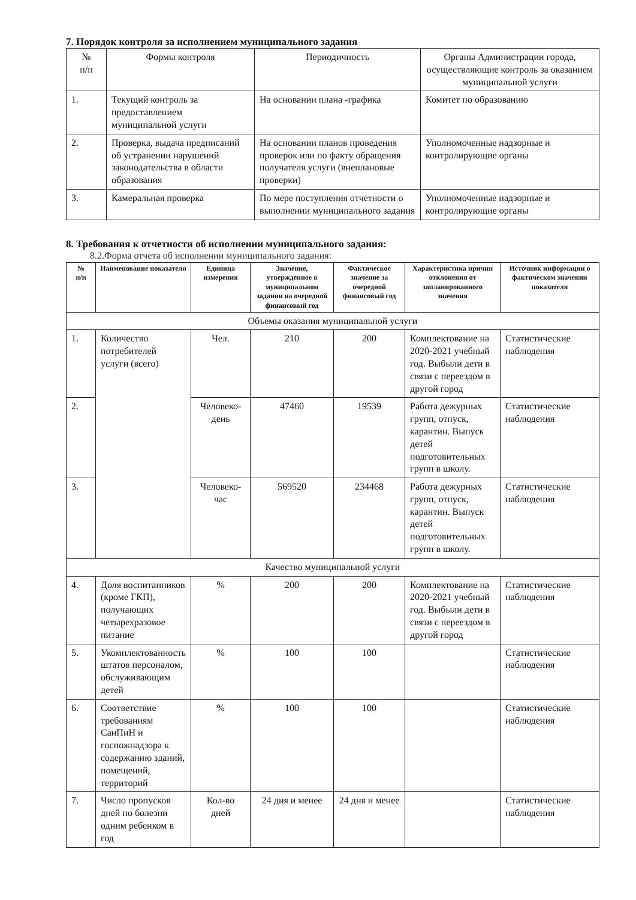7. Порядок контроля за исполнением муниципального задания
| № п/п | Формы контроля | Периодичность | Органы Администрации города, осуществляющие контроль за оказанием муниципальной услуги |
| --- | --- | --- | --- |
| 1. | Текущий контроль за предоставлением муниципальной услуги | На основании плана -графика | Комитет по образованию |
| 2. | Проверка, выдача предписаний об устранении нарушений законодательства в области образования | На основании планов проведения проверок или по факту обращения получателя услуги (внеплановые проверки) | Уполномоченные надзорные и контролирующие органы |
| 3. | Камеральная проверка | По мере поступления отчетности о выполнении муниципального задания | Уполномоченные надзорные и контролирующие органы |
8. Требования к отчетности об исполнении муниципального задания:
8.2.Форма отчета об исполнении муниципального задания:
| № п/п | Наименование показателя | Единица измерения | Значение, утвержденное в муниципальном задании на очередной финансовый год | Фактическое значение за очередной финансовый год | Характеристика причин отклонения от запланированного значения | Источник информации о фактическом значении показателя |
| --- | --- | --- | --- | --- | --- | --- |
| Объемы оказания муниципальной услуги | | | | | | |
| 1. | Количество потребителей услуги (всего) | Чел. | 210 | 200 | Комплектование на 2020-2021 учебный год. Выбыли дети в связи с переездом в другой город | Статистические наблюдения |
| 2. | | Человеко-день | 47460 | 19539 | Работа дежурных групп, отпуск, карантин. Выпуск детей подготовительных групп в школу. | Статистические наблюдения |
| 3. | | Человеко-час | 569520 | 234468 | Работа дежурных групп, отпуск, карантин. Выпуск детей подготовительных групп в школу. | Статистические наблюдения |
| Качество муниципальной услуги | | | | | | |
| 4. | Доля воспитанников (кроме ГКП), получающих четырехразовое питание | % | 200 | 200 | Комплектование на 2020-2021 учебный год. Выбыли дети в связи с переездом в другой город | Статистические наблюдения |
| 5. | Укомплектованность штатов персоналом, обслуживающим детей | % | 100 | 100 | | Статистические наблюдения |
| 6. | Соответствие требованиям СанПиН и госпожнадзора к содержанию зданий, помещений, территорий | % | 100 | 100 | | Статистические наблюдения |
| 7. | Число пропусков дней по болезни одним ребенком в год | Кол-во дней | 24 дня и менее | 24 дня и менее | | Статистические наблюдения |